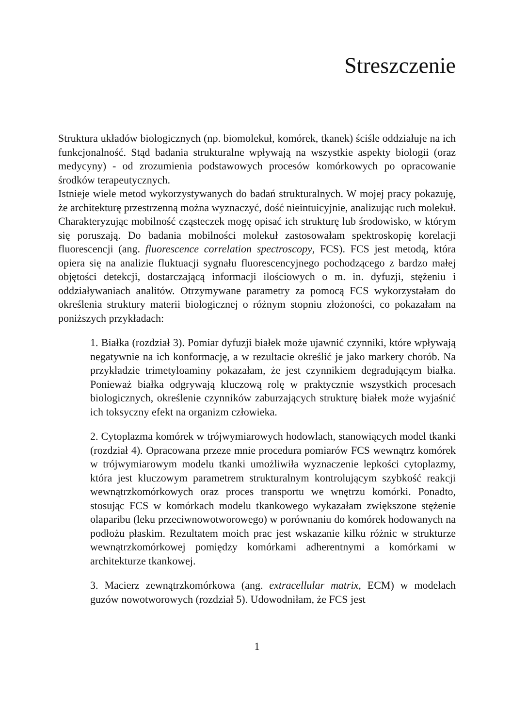Streszczenie
Struktura układów biologicznych (np. biomolekuł, komórek, tkanek) ściśle oddziałuje na ich funkcjonalność. Stąd badania strukturalne wpływają na wszystkie aspekty biologii (oraz medycyny) - od zrozumienia podstawowych procesów komórkowych po opracowanie środków terapeutycznych.
Istnieje wiele metod wykorzystywanych do badań strukturalnych. W mojej pracy pokazuję, że architekturę przestrzenną można wyznaczyć, dość nieintuicyjnie, analizując ruch molekuł. Charakteryzując mobilność cząsteczek mogę opisać ich strukturę lub środowisko, w którym się poruszają. Do badania mobilności molekuł zastosowałam spektroskopię korelacji fluorescencji (ang. fluorescence correlation spectroscopy, FCS). FCS jest metodą, która opiera się na analizie fluktuacji sygnału fluorescencyjnego pochodzącego z bardzo małej objętości detekcji, dostarczającą informacji ilościowych o m. in. dyfuzji, stężeniu i oddziaływaniach analitów. Otrzymywane parametry za pomocą FCS wykorzystałam do określenia struktury materii biologicznej o różnym stopniu złożoności, co pokazałam na poniższych przykładach:
1. Białka (rozdział 3). Pomiar dyfuzji białek może ujawnić czynniki, które wpływają negatywnie na ich konformację, a w rezultacie określić je jako markery chorób. Na przykładzie trimetyloaminy pokazałam, że jest czynnikiem degradującym białka. Ponieważ białka odgrywają kluczową rolę w praktycznie wszystkich procesach biologicznych, określenie czynników zaburzających strukturę białek może wyjaśnić ich toksyczny efekt na organizm człowieka.
2. Cytoplazma komórek w trójwymiarowych hodowlach, stanowiących model tkanki (rozdział 4). Opracowana przeze mnie procedura pomiarów FCS wewnątrz komórek w trójwymiarowym modelu tkanki umożliwiła wyznaczenie lepkości cytoplazmy, która jest kluczowym parametrem strukturalnym kontrolującym szybkość reakcji wewnątrzkomórkowych oraz proces transportu we wnętrzu komórki. Ponadto, stosując FCS w komórkach modelu tkankowego wykazałam zwiększone stężenie olaparibu (leku przeciwnowotworowego) w porównaniu do komórek hodowanych na podłożu płaskim. Rezultatem moich prac jest wskazanie kilku różnic w strukturze wewnątrzkomórkowej pomiędzy komórkami adherentnymi a komórkami w architekturze tkankowej.
3. Macierz zewnątrzkomórkowa (ang. extracellular matrix, ECM) w modelach guzów nowotworowych (rozdział 5). Udowodniłam, że FCS jest
1